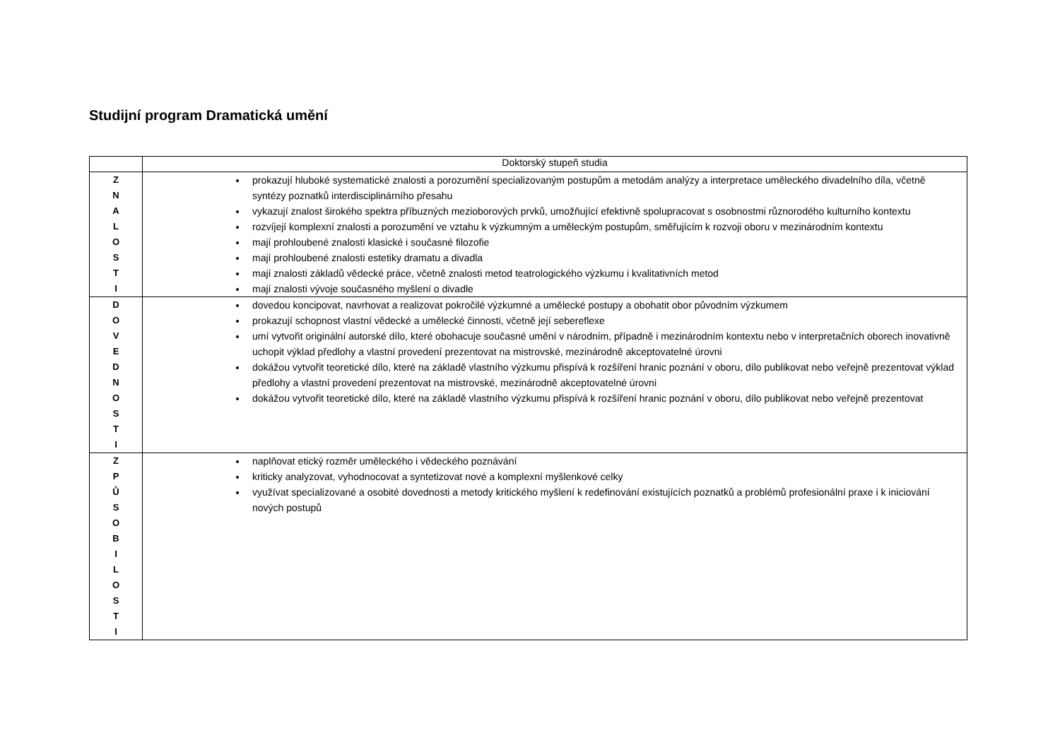Studijní program Dramatická umění
| | Doktorský stupeň studia |
| --- | --- |
| Z N A L O S T I | prokazují hluboké systematické znalosti a porozumění specializovaným postupům a metodám analýzy a interpretace uměleckého divadelního díla, včetně syntézy poznatků interdisciplinárního přesahu vykazují znalost širokého spektra příbuzných mezioborových prvků, umožňující efektivně spolupracovat s osobnostmi různorodého kulturního kontextu rozvíjejí komplexní znalosti a porozumění ve vztahu k výzkumným a uměleckým postupům, směřujícím k rozvoji oboru v mezinárodním kontextu mají prohloubené znalosti klasické i současné filozofie mají prohloubené znalosti estetiky dramatu a divadla mají znalosti základů vědecké práce, včetně znalosti metod teatrologického výzkumu i kvalitativních metod mají znalosti vývoje současného myšlení o divadle |
| D O V E D N O S T I | dovedou koncipovat, navrhovat a realizovat pokročilé výzkumné a umělecké postupy a obohatit obor původním výzkumem prokazují schopnost vlastní vědecké a umělecké činnosti, včetně její sebereflexe umí vytvořit originální autorské dílo, které obohacuje současné umění v národním, případně i mezinárodním kontextu nebo v interpretačních oborech inovativně uchopit výklad předlohy a vlastní provedení prezentovat na mistrovské, mezinárodně akceptovatelné úrovni dokážou vytvořit teoretické dílo, které na základě vlastního výzkumu přispívá k rozšíření hranic poznání v oboru, dílo publikovat nebo veřejně prezentovat výklad předlohy a vlastní provedení prezentovat na mistrovské, mezinárodně akceptovatelné úrovni dokážou vytvořit teoretické dílo, které na základě vlastního výzkumu přispívá k rozšíření hranic poznání v oboru, dílo publikovat nebo veřejně prezentovat |
| Z P Ů S O B I L O S T I | naplňovat etický rozměr uměleckého i vědeckého poznávání kriticky analyzovat, vyhodnocovat a syntetizovat nové a komplexní myšlenkové celky využívat specializované a osobité dovednosti a metody kritického myšlení k redefinování existujících poznatků a problémů profesionální praxe i k iniciování nových postupů |